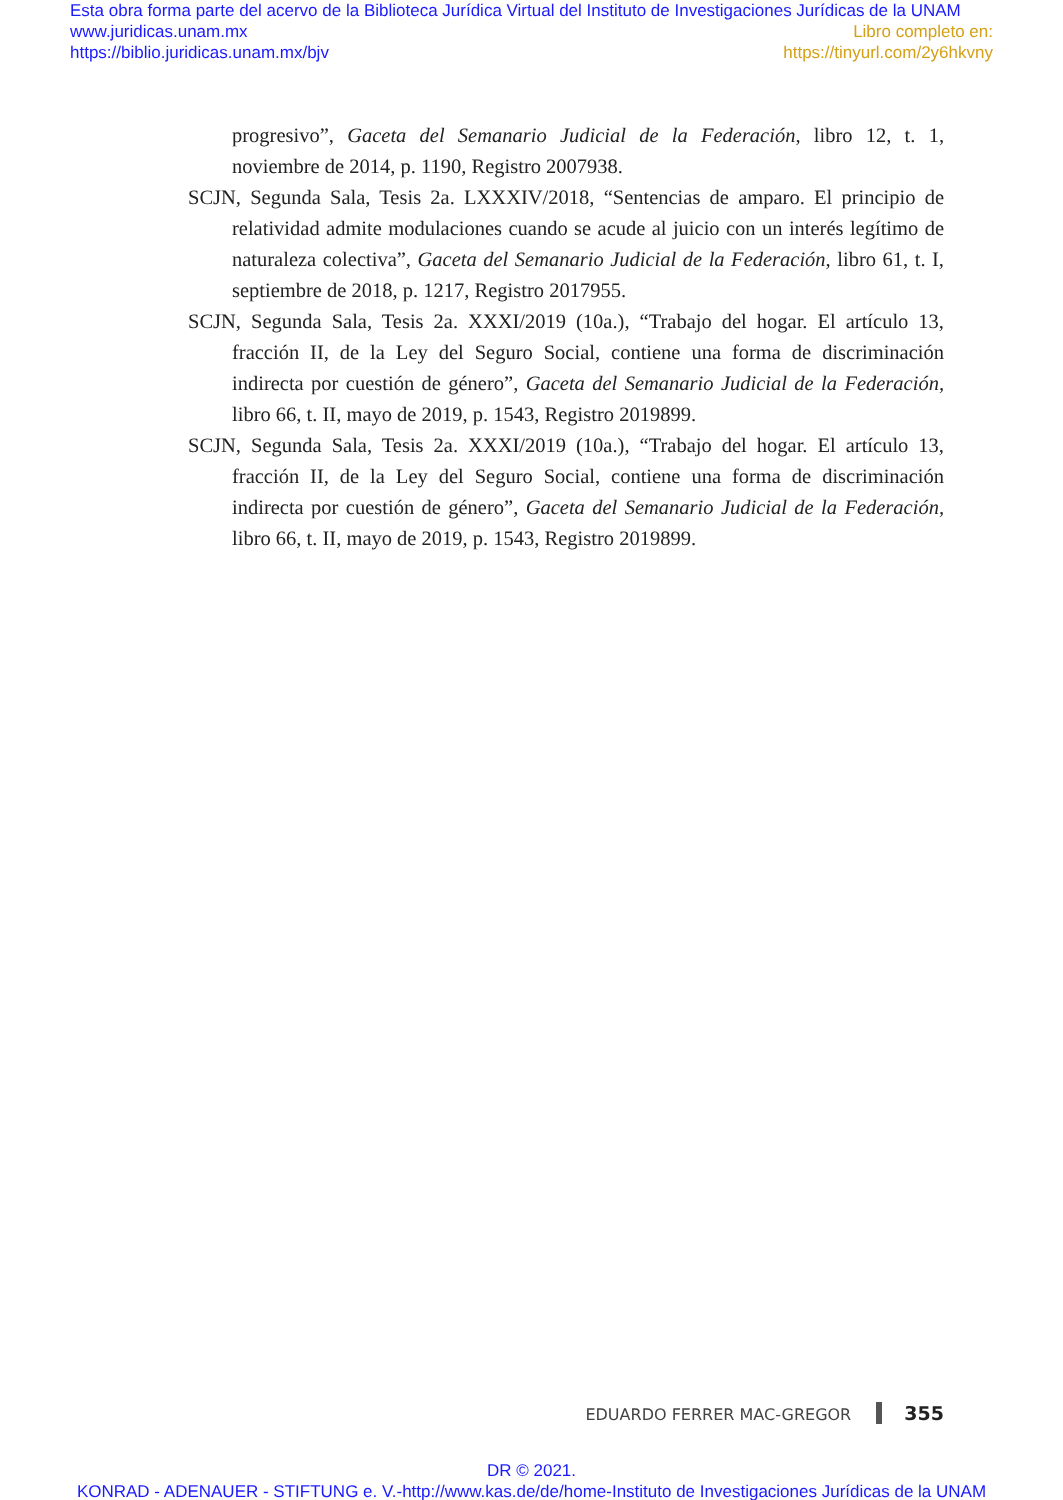Esta obra forma parte del acervo de la Biblioteca Jurídica Virtual del Instituto de Investigaciones Jurídicas de la UNAM
www.juridicas.unam.mx Libro completo en:
https://biblio.juridicas.unam.mx/bjv https://tinyurl.com/2y6hkvny
progresivo”, Gaceta del Semanario Judicial de la Federación, libro 12, t. 1, noviembre de 2014, p. 1190, Registro 2007938.
SCJN, Segunda Sala, Tesis 2a. LXXXIV/2018, “Sentencias de amparo. El principio de relatividad admite modulaciones cuando se acude al juicio con un interés legítimo de naturaleza colectiva”, Gaceta del Semanario Judicial de la Federación, libro 61, t. I, septiembre de 2018, p. 1217, Registro 2017955.
SCJN, Segunda Sala, Tesis 2a. XXXI/2019 (10a.), “Trabajo del hogar. El artículo 13, fracción II, de la Ley del Seguro Social, contiene una forma de discriminación indirecta por cuestión de género”, Gaceta del Semanario Judicial de la Federación, libro 66, t. II, mayo de 2019, p. 1543, Registro 2019899.
SCJN, Segunda Sala, Tesis 2a. XXXI/2019 (10a.), “Trabajo del hogar. El artículo 13, fracción II, de la Ley del Seguro Social, contiene una forma de discriminación indirecta por cuestión de género”, Gaceta del Semanario Judicial de la Federación, libro 66, t. II, mayo de 2019, p. 1543, Registro 2019899.
EDUARDO FERRER MAC-GREGOR 355
DR © 2021.
KONRAD - ADENAUER - STIFTUNG e. V.-http://www.kas.de/de/home-Instituto de Investigaciones Jurídicas de la UNAM